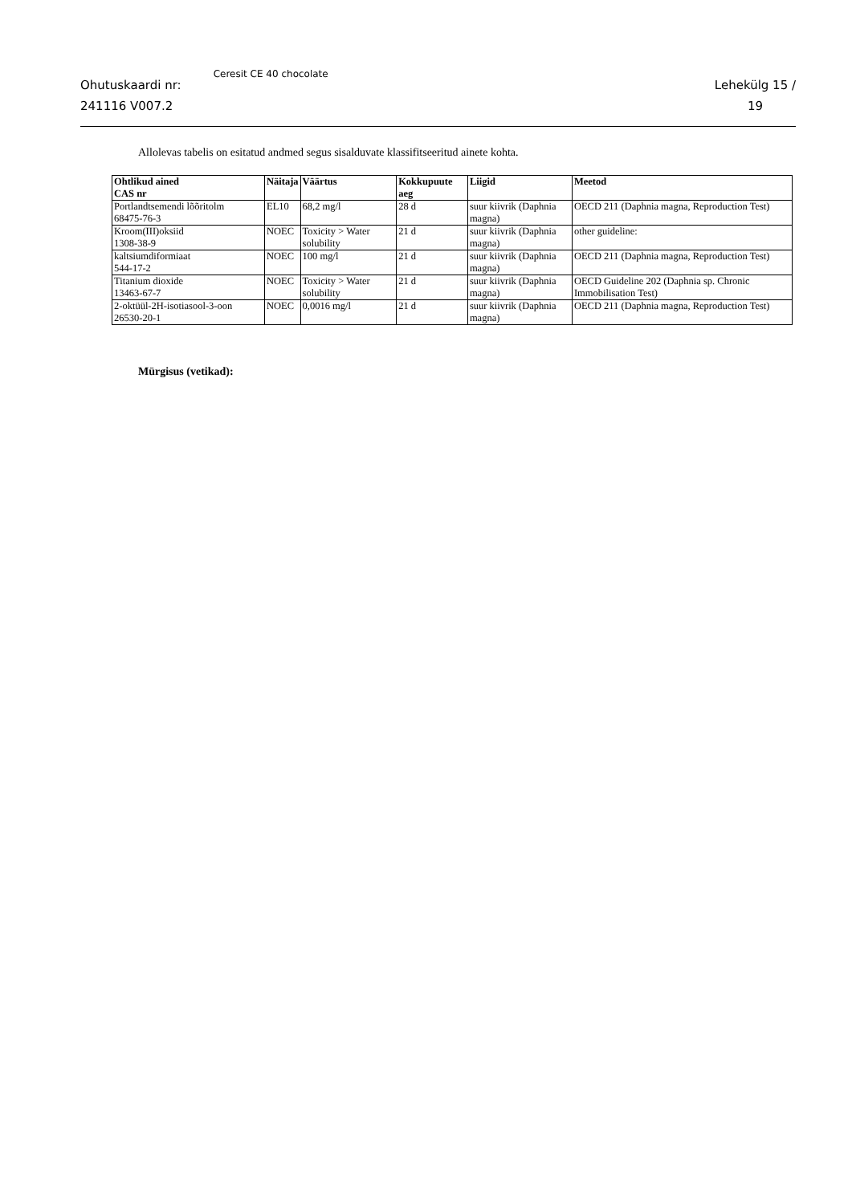Ohutuskaardi nr:
241116 V007.2
Ceresit CE 40 chocolate
Lehekülg 15 /
19
Allolevas tabelis on esitatud andmed segus sisalduvate klassifitseeritud ainete kohta.
| Ohtlikud ained CAS nr | Näitaja | Väärtus | Kokkupuute aeg | Liigid | Meetod |
| --- | --- | --- | --- | --- | --- |
| Portlandtsemendi lõõritolm 68475-76-3 | EL10 | 68,2 mg/l | 28 d | suur kiivrik (Daphnia magna) | OECD 211 (Daphnia magna, Reproduction Test) |
| Kroom(III)oksiid 1308-38-9 | NOEC | Toxicity > Water solubility | 21 d | suur kiivrik (Daphnia magna) | other guideline: |
| kaltsiumdiformiaat 544-17-2 | NOEC | 100 mg/l | 21 d | suur kiivrik (Daphnia magna) | OECD 211 (Daphnia magna, Reproduction Test) |
| Titanium dioxide 13463-67-7 | NOEC | Toxicity > Water solubility | 21 d | suur kiivrik (Daphnia magna) | OECD Guideline 202 (Daphnia sp. Chronic Immobilisation Test) |
| 2-oktüül-2H-isotiasool-3-oon 26530-20-1 | NOEC | 0,0016 mg/l | 21 d | suur kiivrik (Daphnia magna) | OECD 211 (Daphnia magna, Reproduction Test) |
Mürgisus (vetikad):